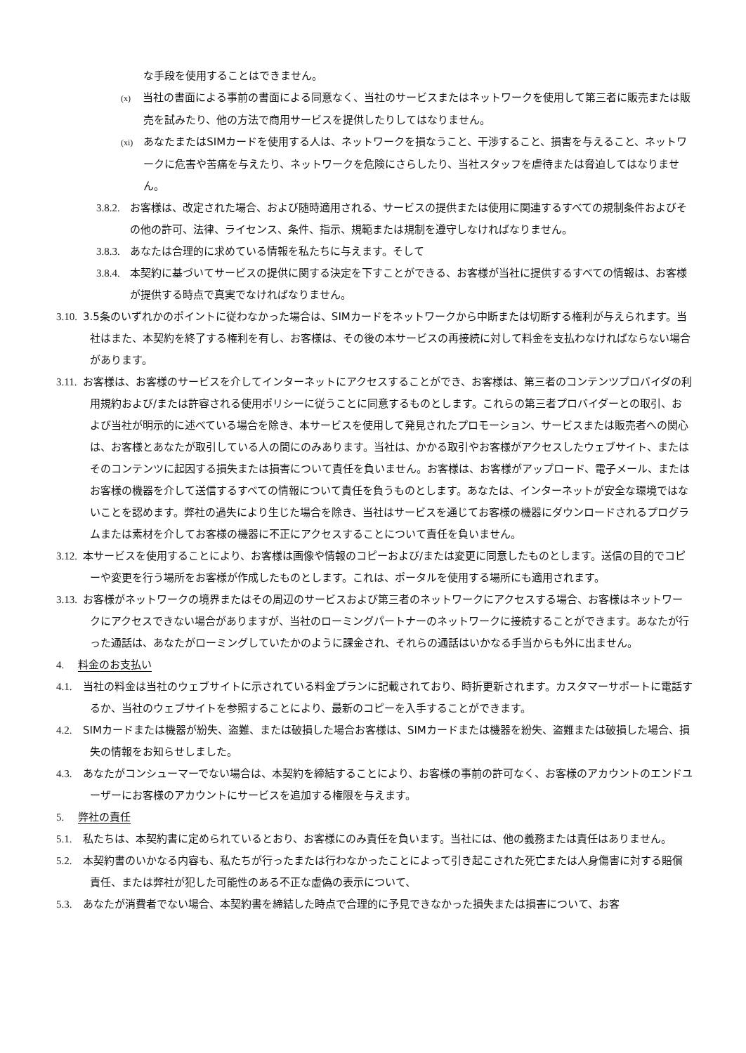な手段を使用することはできません。
(x)　当社の書面による事前の書面による同意なく、当社のサービスまたはネットワークを使用して第三者に販売または販売を試みたり、他の方法で商用サービスを提供したりしてはなりません。
(xi)　あなたまたはSIMカードを使用する人は、ネットワークを損なうこと、干渉すること、損害を与えること、ネットワークに危害や苦痛を与えたり、ネットワークを危険にさらしたり、当社スタッフを虐待または脅迫してはなりません。
3.8.2. お客様は、改定された場合、および随時適用される、サービスの提供または使用に関連するすべての規制条件およびその他の許可、法律、ライセンス、条件、指示、規範または規制を遵守しなければなりません。
3.8.3. あなたは合理的に求めている情報を私たちに与えます。そして
3.8.4. 本契約に基づいてサービスの提供に関する決定を下すことができる、お客様が当社に提供するすべての情報は、お客様が提供する時点で真実でなければなりません。
3.10. 3.5条のいずれかのポイントに従わなかった場合は、SIMカードをネットワークから中断または切断する権利が与えられます。当社はまた、本契約を終了する権利を有し、お客様は、その後の本サービスの再接続に対して料金を支払わなければならない場合があります。
3.11. お客様は、お客様のサービスを介してインターネットにアクセスすることができ、お客様は、第三者のコンテンツプロバイダの利用規約および/または許容される使用ポリシーに従うことに同意するものとします。これらの第三者プロバイダーとの取引、および当社が明示的に述べている場合を除き、本サービスを使用して発見されたプロモーション、サービスまたは販売者への関心は、お客様とあなたが取引している人の間にのみあります。当社は、かかる取引やお客様がアクセスしたウェブサイト、またはそのコンテンツに起因する損失または損害について責任を負いません。お客様は、お客様がアップロード、電子メール、またはお客様の機器を介して送信するすべての情報について責任を負うものとします。あなたは、インターネットが安全な環境ではないことを認めます。弊社の過失により生じた場合を除き、当社はサービスを通じてお客様の機器にダウンロードされるプログラムまたは素材を介してお客様の機器に不正にアクセスすることについて責任を負いません。
3.12. 本サービスを使用することにより、お客様は画像や情報のコピーおよび/または変更に同意したものとします。送信の目的でコピーや変更を行う場所をお客様が作成したものとします。これは、ポータルを使用する場所にも適用されます。
3.13. お客様がネットワークの境界またはその周辺のサービスおよび第三者のネットワークにアクセスする場合、お客様はネットワークにアクセスできない場合がありますが、当社のローミングパートナーのネットワークに接続することができます。あなたが行った通話は、あなたがローミングしていたかのように課金され、それらの通話はいかなる手当からも外に出ません。
4. 料金のお支払い
4.1. 当社の料金は当社のウェブサイトに示されている料金プランに記載されており、時折更新されます。カスタマーサポートに電話するか、当社のウェブサイトを参照することにより、最新のコピーを入手することができます。
4.2. SIMカードまたは機器が紛失、盗難、または破損した場合お客様は、SIMカードまたは機器を紛失、盗難または破損した場合、損失の情報をお知らせしました。
4.3. あなたがコンシューマーでない場合は、本契約を締結することにより、お客様の事前の許可なく、お客様のアカウントのエンドユーザーにお客様のアカウントにサービスを追加する権限を与えます。
5. 弊社の責任
5.1. 私たちは、本契約書に定められているとおり、お客様にのみ責任を負います。当社には、他の義務または責任はありません。
5.2. 本契約書のいかなる内容も、私たちが行ったまたは行わなかったことによって引き起こされた死亡または人身傷害に対する賠償責任、または弊社が犯した可能性のある不正な虚偽の表示について、
5.3. あなたが消費者でない場合、本契約書を締結した時点で合理的に予見できなかった損失または損害について、お客